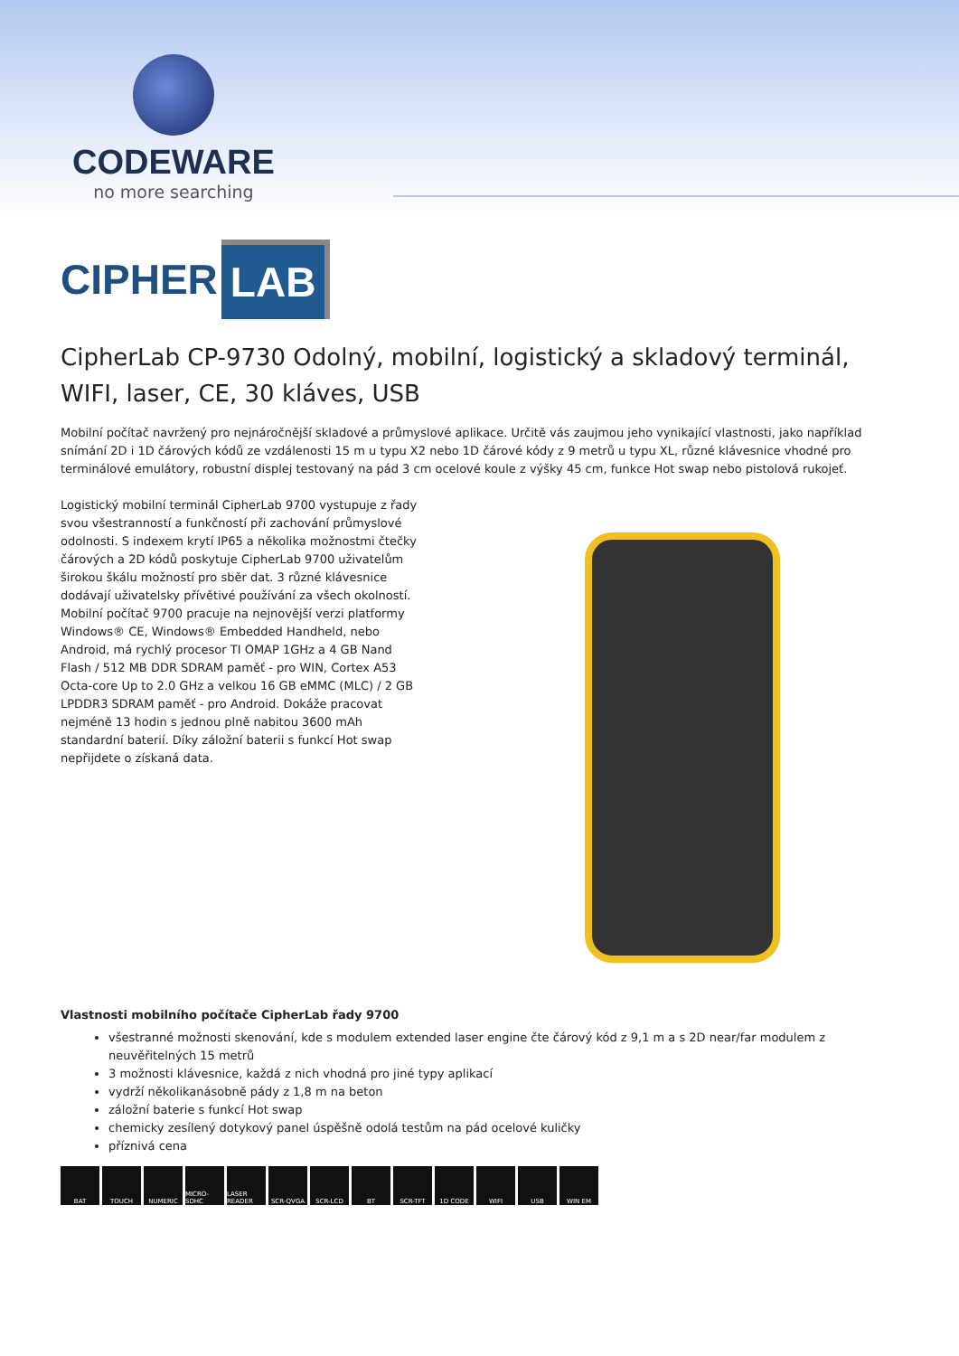CODEWARE
no more searching
CIPHER LAB
CipherLab CP-9730 Odolný, mobilní, logistický a skladový terminál, WIFI, laser, CE, 30 kláves, USB
Mobilní počítač navržený pro nejnáročnější skladové a průmyslové aplikace. Určitě vás zaujmou jeho vynikající vlastnosti, jako například snímání 2D i 1D čárových kódů ze vzdálenosti 15 m u typu X2 nebo 1D čárové kódy z 9 metrů u typu XL, různé klávesnice vhodné pro terminálové emulátory, robustní displej testovaný na pád 3 cm ocelové koule z výšky 45 cm, funkce Hot swap nebo pistolová rukojeť.
Logistický mobilní terminál CipherLab 9700 vystupuje z řady svou všestranností a funkčností při zachování průmyslové odolnosti. S indexem krytí IP65 a několika možnostmi čtečky čárových a 2D kódů poskytuje CipherLab 9700 uživatelům širokou škálu možností pro sběr dat. 3 různé klávesnice dodávají uživatelsky přívětivé používání za všech okolností. Mobilní počítač 9700 pracuje na nejnovější verzi platformy Windows® CE, Windows® Embedded Handheld, nebo Android, má rychlý procesor TI OMAP 1GHz a 4 GB Nand Flash / 512 MB DDR SDRAM paměť - pro WIN, Cortex A53 Octa-core Up to 2.0 GHz a velkou 16 GB eMMC (MLC) / 2 GB LPDDR3 SDRAM paměť - pro Android. Dokáže pracovat nejméně 13 hodin s jednou plně nabitou 3600 mAh standardní baterií. Díky záložní baterii s funkcí Hot swap nepřijdete o získaná data.
Vlastnosti mobilního počítače CipherLab řady 9700
všestranné možnosti skenování, kde s modulem extended laser engine čte čárový kód z 9,1 m a s 2D near/far modulem z neuvěřitelných 15 metrů
3 možnosti klávesnice, každá z nich vhodná pro jiné typy aplikací
vydrží několikanásobně pády z 1,8 m na beton
záložní baterie s funkcí Hot swap
chemicky zesílený dotykový panel úspěšně odolá testům na pád ocelové kuličky
příznivá cena
BAT TOUCH NUMERIC MICRO-SDHC LASER READER
SCR-QVGA SCR-LCD BT SCR-TFT 1D CODE WIFI USB WIN EM